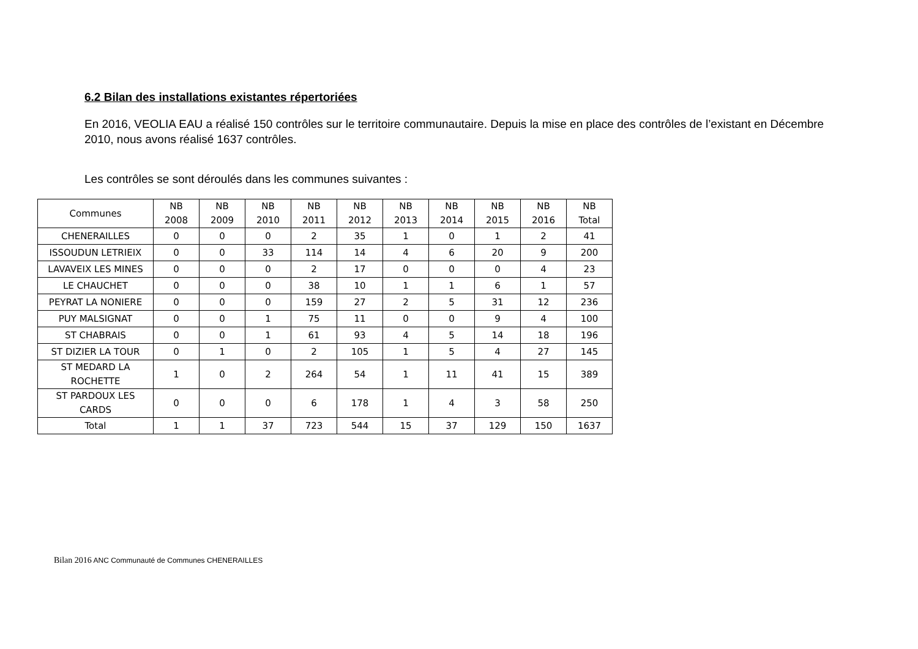6.2 Bilan des installations existantes répertoriées
En 2016, VEOLIA EAU a réalisé 150 contrôles sur le territoire communautaire. Depuis la mise en place des contrôles de l’existant en Décembre 2010, nous avons réalisé 1637 contrôles.
Les contrôles se sont déroulés dans les communes suivantes :
| Communes | NB 2008 | NB 2009 | NB 2010 | NB 2011 | NB 2012 | NB 2013 | NB 2014 | NB 2015 | NB 2016 | NB Total |
| --- | --- | --- | --- | --- | --- | --- | --- | --- | --- | --- |
| CHENERAILLES | 0 | 0 | 0 | 2 | 35 | 1 | 0 | 1 | 2 | 41 |
| ISSOUDUN LETRIEIX | 0 | 0 | 33 | 114 | 14 | 4 | 6 | 20 | 9 | 200 |
| LAVAVEIX LES MINES | 0 | 0 | 0 | 2 | 17 | 0 | 0 | 0 | 4 | 23 |
| LE CHAUCHET | 0 | 0 | 0 | 38 | 10 | 1 | 1 | 6 | 1 | 57 |
| PEYRAT LA NONIERE | 0 | 0 | 0 | 159 | 27 | 2 | 5 | 31 | 12 | 236 |
| PUY MALSIGNAT | 0 | 0 | 1 | 75 | 11 | 0 | 0 | 9 | 4 | 100 |
| ST CHABRAIS | 0 | 0 | 1 | 61 | 93 | 4 | 5 | 14 | 18 | 196 |
| ST DIZIER LA TOUR | 0 | 1 | 0 | 2 | 105 | 1 | 5 | 4 | 27 | 145 |
| ST MEDARD LA ROCHETTE | 1 | 0 | 2 | 264 | 54 | 1 | 11 | 41 | 15 | 389 |
| ST PARDOUX LES CARDS | 0 | 0 | 0 | 6 | 178 | 1 | 4 | 3 | 58 | 250 |
| Total | 1 | 1 | 37 | 723 | 544 | 15 | 37 | 129 | 150 | 1637 |
Bilan 2016 ANC Communauté de Communes CHENERAILLES